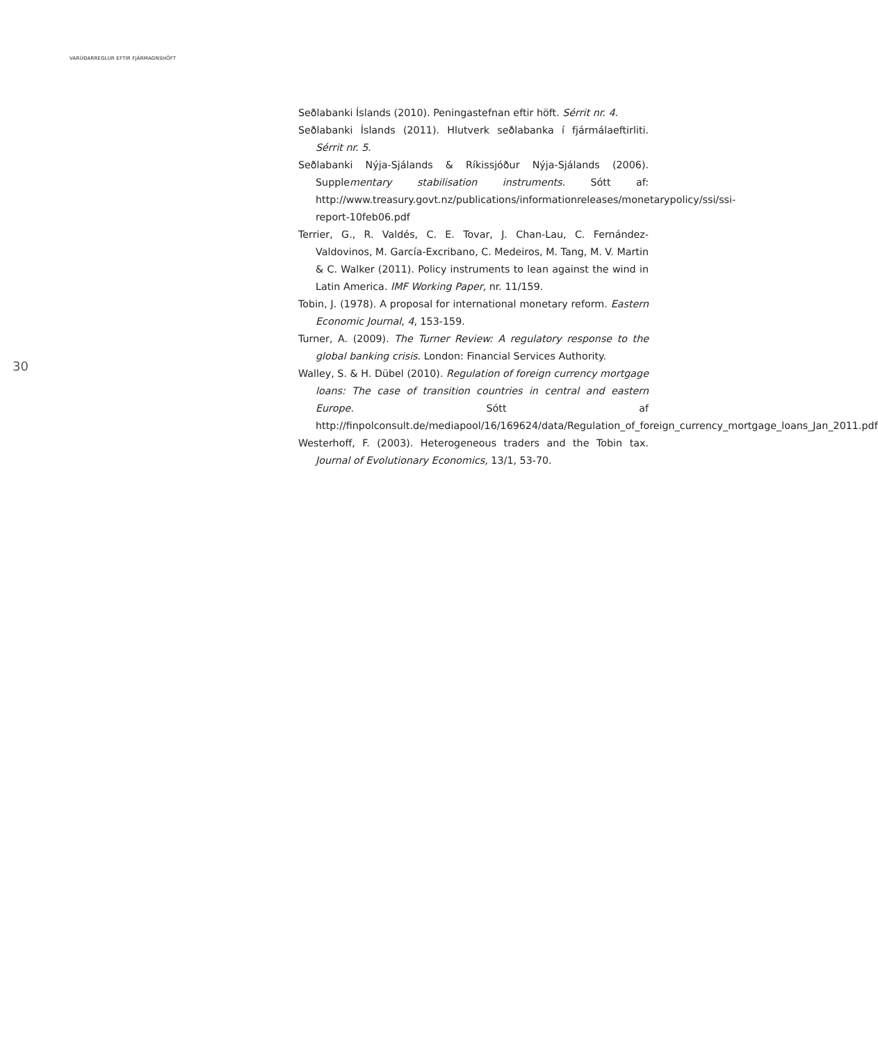VARÚÐARREGLUR EFTIR FJÁRMAGNSHÖFT
30
Seðlabanki Íslands (2010). Peningastefnan eftir höft. Sérrit nr. 4.
Seðlabanki Íslands (2011). Hlutverk seðlabanka í fjármálaeftirliti. Sérrit nr. 5.
Seðlabanki Nýja-Sjálands & Ríkissjóður Nýja-Sjálands (2006). Supplementary stabilisation instruments. Sótt af: http://www.treasury.govt.nz/publications/informationreleases/monetarypolicy/ssi/ssi-report-10feb06.pdf
Terrier, G., R. Valdés, C. E. Tovar, J. Chan-Lau, C. Fernández-Valdovinos, M. García-Excribano, C. Medeiros, M. Tang, M. V. Martin & C. Walker (2011). Policy instruments to lean against the wind in Latin America. IMF Working Paper, nr. 11/159.
Tobin, J. (1978). A proposal for international monetary reform. Eastern Economic Journal, 4, 153-159.
Turner, A. (2009). The Turner Review: A regulatory response to the global banking crisis. London: Financial Services Authority.
Walley, S. & H. Dübel (2010). Regulation of foreign currency mortgage loans: The case of transition countries in central and eastern Europe. Sótt af http://finpolconsult.de/mediapool/16/169624/data/Regulation_of_foreign_currency_mortgage_loans_Jan_2011.pdf
Westerhoff, F. (2003). Heterogeneous traders and the Tobin tax. Journal of Evolutionary Economics, 13/1, 53-70.